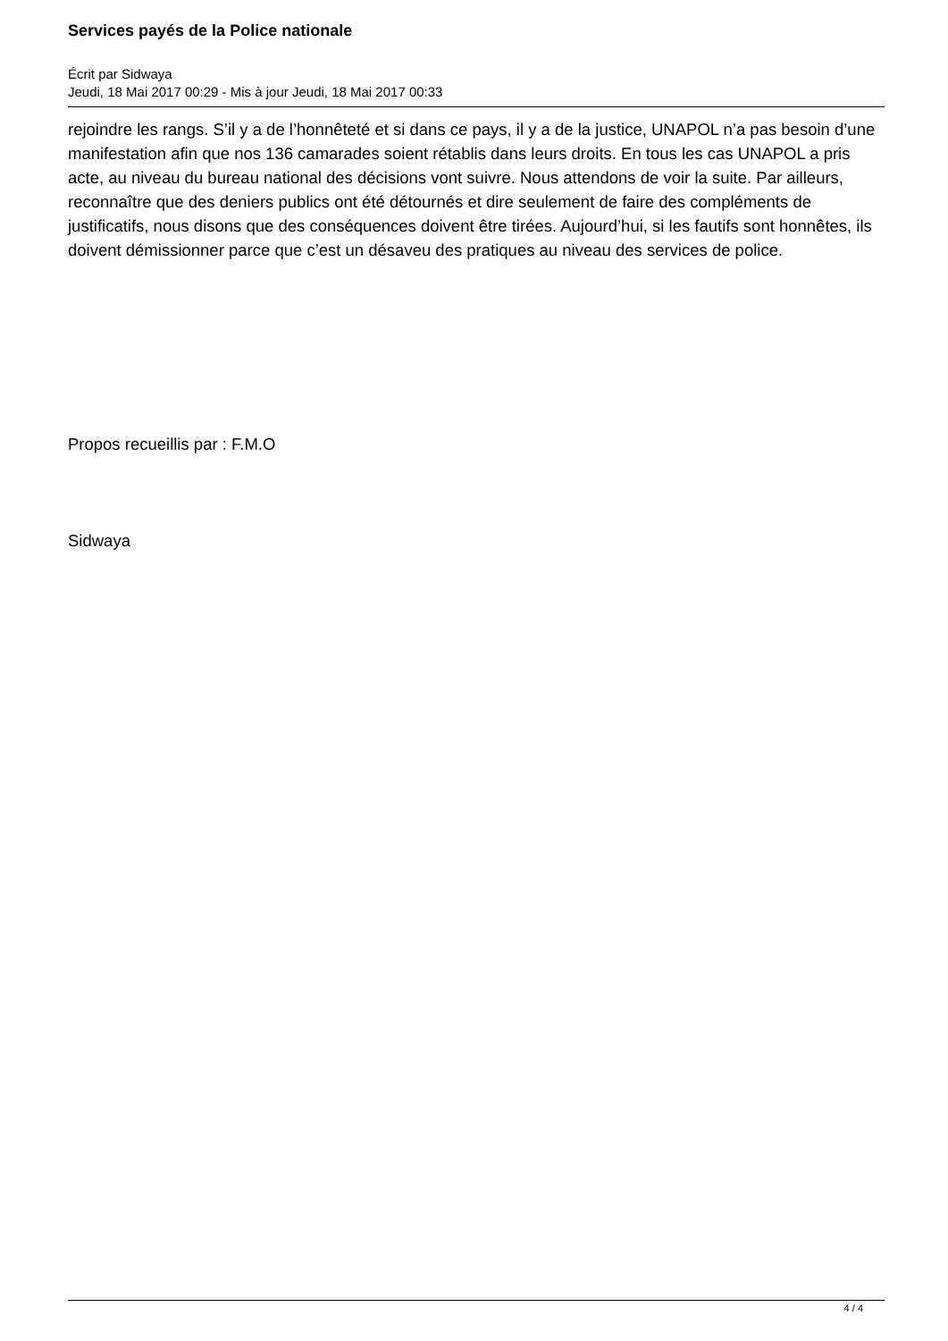Services payés de la Police nationale
Écrit par Sidwaya
Jeudi, 18 Mai 2017 00:29 - Mis à jour Jeudi, 18 Mai 2017 00:33
rejoindre les rangs. S’il y a de l’honnêteté et si dans ce pays, il y a de la justice, UNAPOL n’a pas besoin d’une manifestation afin que nos 136 camarades soient rétablis dans leurs droits. En tous les cas UNAPOL a pris acte, au niveau du bureau national des décisions vont suivre. Nous attendons de voir la suite. Par ailleurs, reconnaître que des deniers publics ont été détournés et dire seulement de faire des compléments de justificatifs, nous disons que des conséquences doivent être tirées. Aujourd’hui, si les fautifs sont honnêtes, ils doivent démissionner parce que c’est un désaveu des pratiques au niveau des services de police.
Propos recueillis par : F.M.O
Sidwaya
4 / 4